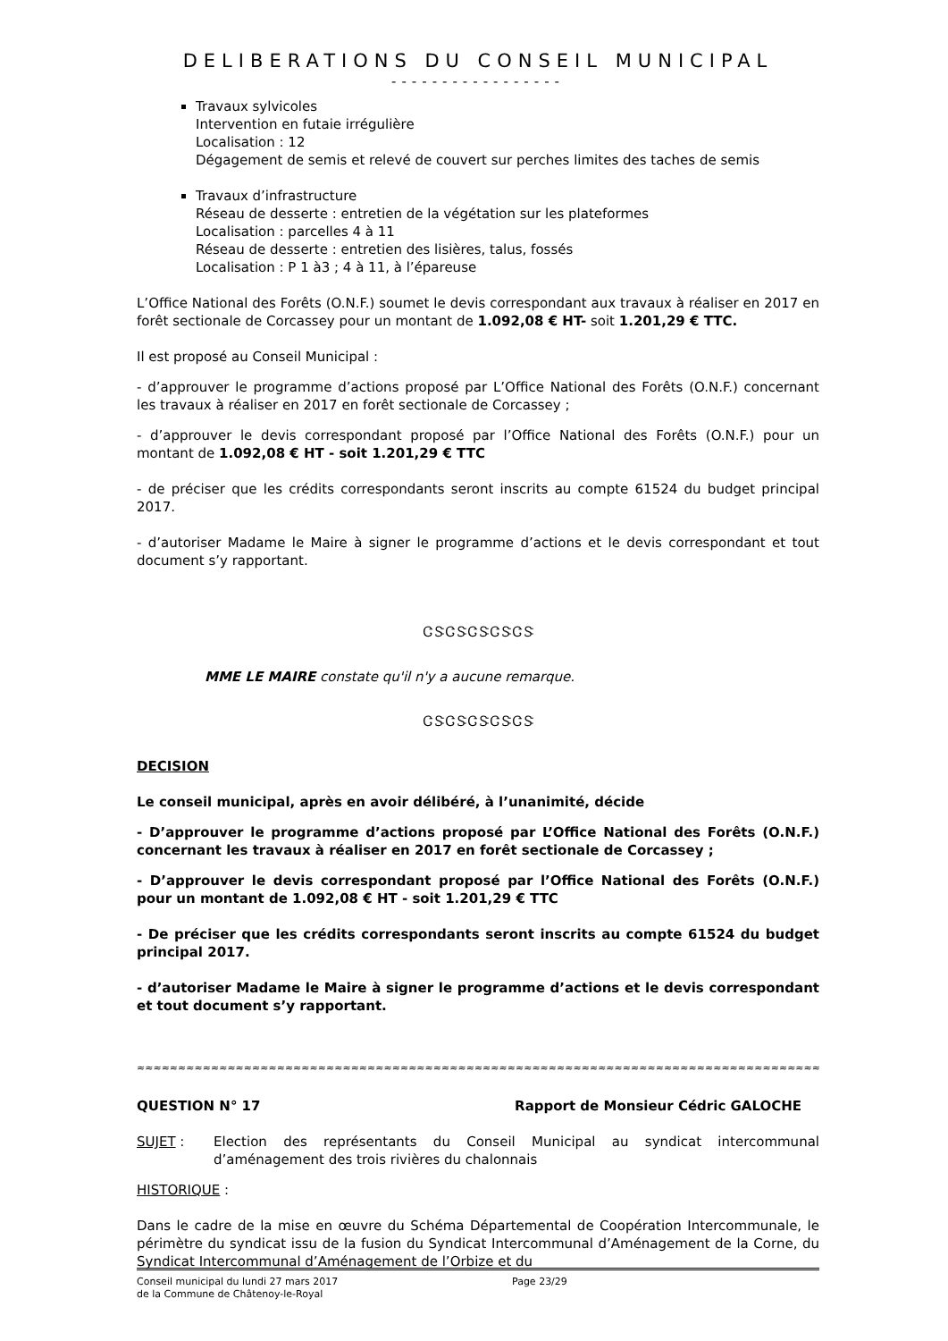DELIBERATIONS DU CONSEIL MUNICIPAL
-----------------
Travaux sylvicoles
Intervention en futaie irrégulière
Localisation : 12
Dégagement de semis et relevé de couvert sur perches limites des taches de semis
Travaux d’infrastructure
Réseau de desserte : entretien de la végétation sur les plateformes
Localisation : parcelles 4 à 11
Réseau de desserte : entretien des lisières, talus, fossés
Localisation : P 1 à3 ; 4 à 11, à l’épareuse
L’Office National des Forêts (O.N.F.) soumet le devis correspondant aux travaux à réaliser en 2017 en forêt sectionale de Corcassey pour un montant de 1.092,08 € HT- soit 1.201,29 € TTC.
Il est proposé au Conseil Municipal :
- d’approuver le programme d’actions proposé par L’Office National des Forêts (O.N.F.) concernant les travaux à réaliser en 2017 en forêt sectionale de Corcassey ;
- d’approuver le devis correspondant proposé par l’Office National des Forêts (O.N.F.) pour un montant de 1.092,08 € HT - soit 1.201,29 € TTC
- de préciser que les crédits correspondants seront inscrits au compte 61524 du budget principal 2017.
- d’autoriser Madame le Maire à signer le programme d’actions et le devis correspondant et tout document s’y rapportant.
ᏣᏕᏣᏕᏣᏕᏣᏕᏣᏕ
MME LE MAIRE constate qu'il n'y a aucune remarque.
ᏣᏕᏣᏕᏣᏕᏣᏕᏣᏕ
DECISION
Le conseil municipal, après en avoir délibéré, à l’unanimité, décide
- D’approuver le programme d’actions proposé par L’Office National des Forêts (O.N.F.) concernant les travaux à réaliser en 2017 en forêt sectionale de Corcassey ;
- D’approuver le devis correspondant proposé par l’Office National des Forêts (O.N.F.) pour un montant de 1.092,08 € HT - soit 1.201,29 € TTC
- De préciser que les crédits correspondants seront inscrits au compte 61524 du budget principal 2017.
- d’autoriser Madame le Maire à signer le programme d’actions et le devis correspondant et tout document s’y rapportant.
≈≈≈≈≈≈≈≈≈≈≈≈≈≈≈≈≈≈≈≈≈≈≈≈≈≈≈≈≈≈≈≈≈≈≈≈≈≈≈≈≈≈≈≈≈≈≈≈≈≈≈≈≈≈≈≈≈≈≈≈≈≈≈≈≈≈≈≈≈≈≈≈≈≈≈≈≈≈≈≈≈≈≈≈≈≈≈≈≈≈≈≈≈≈≈≈
QUESTION N° 17 Rapport de Monsieur Cédric GALOCHE
SUJET : Election des représentants du Conseil Municipal au syndicat intercommunal d’aménagement des trois rivières du chalonnais
HISTORIQUE :
Dans le cadre de la mise en œuvre du Schéma Départemental de Coopération Intercommunale, le périmètre du syndicat issu de la fusion du Syndicat Intercommunal d’Aménagement de la Corne, du Syndicat Intercommunal d’Aménagement de l’Orbize et du
Conseil municipal du lundi 27 mars 2017
de la Commune de Châtenoy-le-Royal
Page 23/29